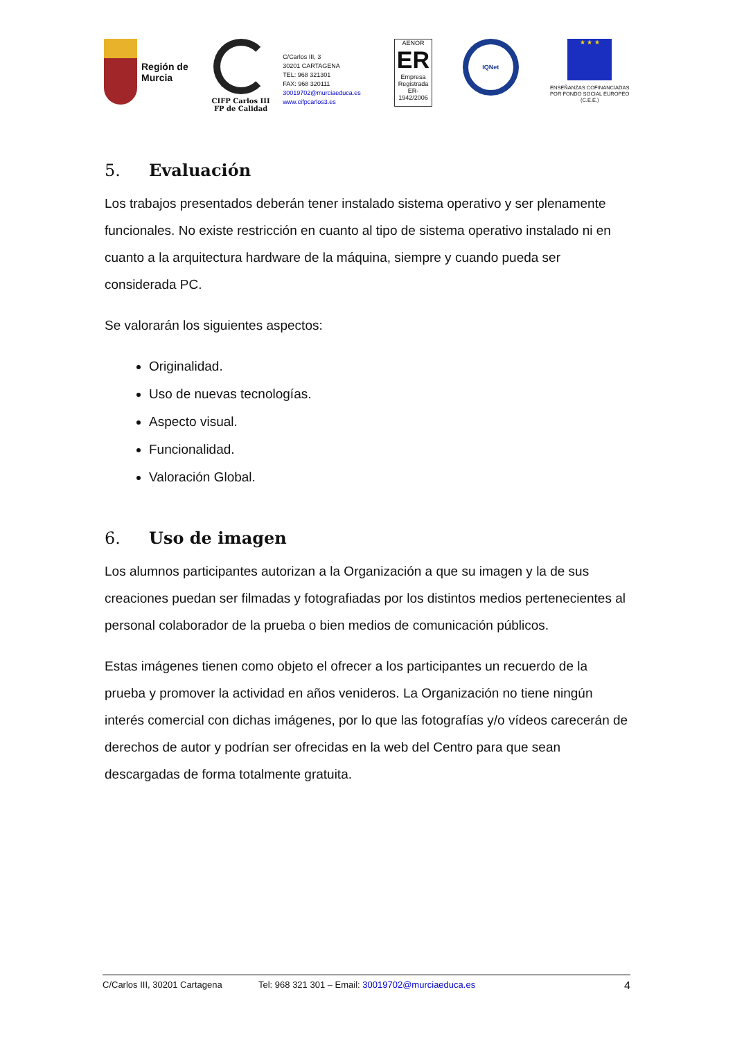Región de
Murcia
CIFP Carlos III
FP de Calidad
C/Carlos III, 3
30201 CARTAGENA
TEL: 968 321301
FAX: 968 320111
30019702@murciaeduca.es
www.cifpcarlos3.es
AENOR
ER
Empresa Registrada
ER-1942/2006
IQNet
★ ★ ★
ENSEÑANZAS COFINANCIADAS POR FONDO SOCIAL EUROPEO (C.E.E.)
5. Evaluación
Los trabajos presentados deberán tener instalado sistema operativo y ser plenamente funcionales. No existe restricción en cuanto al tipo de sistema operativo instalado ni en cuanto a la arquitectura hardware de la máquina, siempre y cuando pueda ser considerada PC.
Se valorarán los siguientes aspectos:
Originalidad.
Uso de nuevas tecnologías.
Aspecto visual.
Funcionalidad.
Valoración Global.
6. Uso de imagen
Los alumnos participantes autorizan a la Organización a que su imagen y la de sus creaciones puedan ser filmadas y fotografiadas por los distintos medios pertenecientes al personal colaborador de la prueba o bien medios de comunicación públicos.
Estas imágenes tienen como objeto el ofrecer a los participantes un recuerdo de la prueba y promover la actividad en años venideros. La Organización no tiene ningún interés comercial con dichas imágenes, por lo que las fotografías y/o vídeos carecerán de derechos de autor y podrían ser ofrecidas en la web del Centro para que sean descargadas de forma totalmente gratuita.
C/Carlos III, 30201 Cartagena Tel: 968 321 301 – Email: 30019702@murciaeduca.es 4